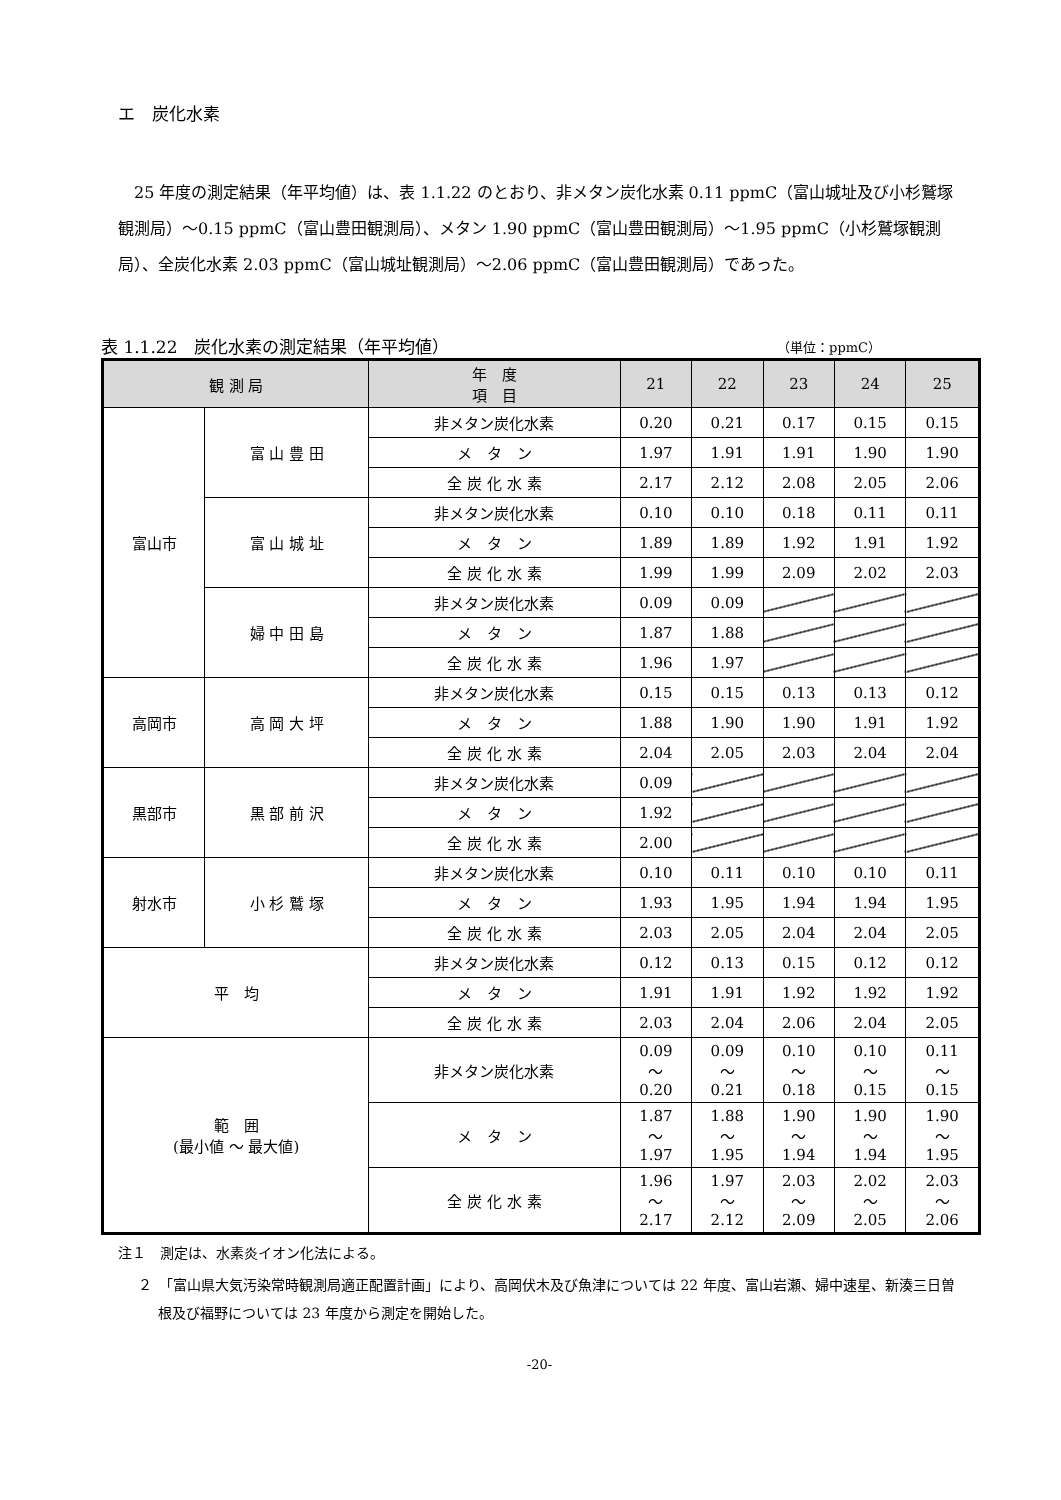エ　炭化水素
　25 年度の測定結果（年平均値）は、表 1.1.22 のとおり、非メタン炭化水素 0.11 ppmC（富山城址及び小杉鷲塚観測局）～0.15 ppmC（富山豊田観測局）、メタン 1.90 ppmC（富山豊田観測局）～1.95 ppmC（小杉鷲塚観測局）、全炭化水素 2.03 ppmC（富山城址観測局）～2.06 ppmC（富山豊田観測局）であった。
表 1.1.22　炭化水素の測定結果（年平均値） （単位：ppmC）
| 観 測 局 | | 年 度 項 目 | 21 | 22 | 23 | 24 | 25 |
| --- | --- | --- | --- | --- | --- | --- | --- |
| 富山市 | 富 山 豊 田 | 非メタン炭化水素 | 0.20 | 0.21 | 0.17 | 0.15 | 0.15 |
| | | メ タ ン | 1.97 | 1.91 | 1.91 | 1.90 | 1.90 |
| | | 全 炭 化 水 素 | 2.17 | 2.12 | 2.08 | 2.05 | 2.06 |
| | 富 山 城 址 | 非メタン炭化水素 | 0.10 | 0.10 | 0.18 | 0.11 | 0.11 |
| | | メ タ ン | 1.89 | 1.89 | 1.92 | 1.91 | 1.92 |
| | | 全 炭 化 水 素 | 1.99 | 1.99 | 2.09 | 2.02 | 2.03 |
| | 婦 中 田 島 | 非メタン炭化水素 | 0.09 | 0.09 | | | |
| | | メ タ ン | 1.87 | 1.88 | | | |
| | | 全 炭 化 水 素 | 1.96 | 1.97 | | | |
| 高岡市 | 高 岡 大 坪 | 非メタン炭化水素 | 0.15 | 0.15 | 0.13 | 0.13 | 0.12 |
| | | メ タ ン | 1.88 | 1.90 | 1.90 | 1.91 | 1.92 |
| | | 全 炭 化 水 素 | 2.04 | 2.05 | 2.03 | 2.04 | 2.04 |
| 黒部市 | 黒 部 前 沢 | 非メタン炭化水素 | 0.09 | | | | |
| | | メ タ ン | 1.92 | | | | |
| | | 全 炭 化 水 素 | 2.00 | | | | |
| 射水市 | 小 杉 鷲 塚 | 非メタン炭化水素 | 0.10 | 0.11 | 0.10 | 0.10 | 0.11 |
| | | メ タ ン | 1.93 | 1.95 | 1.94 | 1.94 | 1.95 |
| | | 全 炭 化 水 素 | 2.03 | 2.05 | 2.04 | 2.04 | 2.05 |
| 平 均 | | 非メタン炭化水素 | 0.12 | 0.13 | 0.15 | 0.12 | 0.12 |
| | | メ タ ン | 1.91 | 1.91 | 1.92 | 1.92 | 1.92 |
| | | 全 炭 化 水 素 | 2.03 | 2.04 | 2.06 | 2.04 | 2.05 |
| 範 囲 (最小値 ～ 最大値) | | 非メタン炭化水素 | 0.09 ～ 0.20 | 0.09 ～ 0.21 | 0.10 ～ 0.18 | 0.10 ～ 0.15 | 0.11 ～ 0.15 |
| | | メ タ ン | 1.87 ～ 1.97 | 1.88 ～ 1.95 | 1.90 ～ 1.94 | 1.90 ～ 1.94 | 1.90 ～ 1.95 |
| | | 全 炭 化 水 素 | 1.96 ～ 2.17 | 1.97 ～ 2.12 | 2.03 ～ 2.09 | 2.02 ～ 2.05 | 2.03 ～ 2.06 |
注１　測定は、水素炎イオン化法による。
２　「富山県大気汚染常時観測局適正配置計画」により、高岡伏木及び魚津については 22 年度、富山岩瀬、婦中速星、新湊三日曽根及び福野については 23 年度から測定を開始した。
-20-